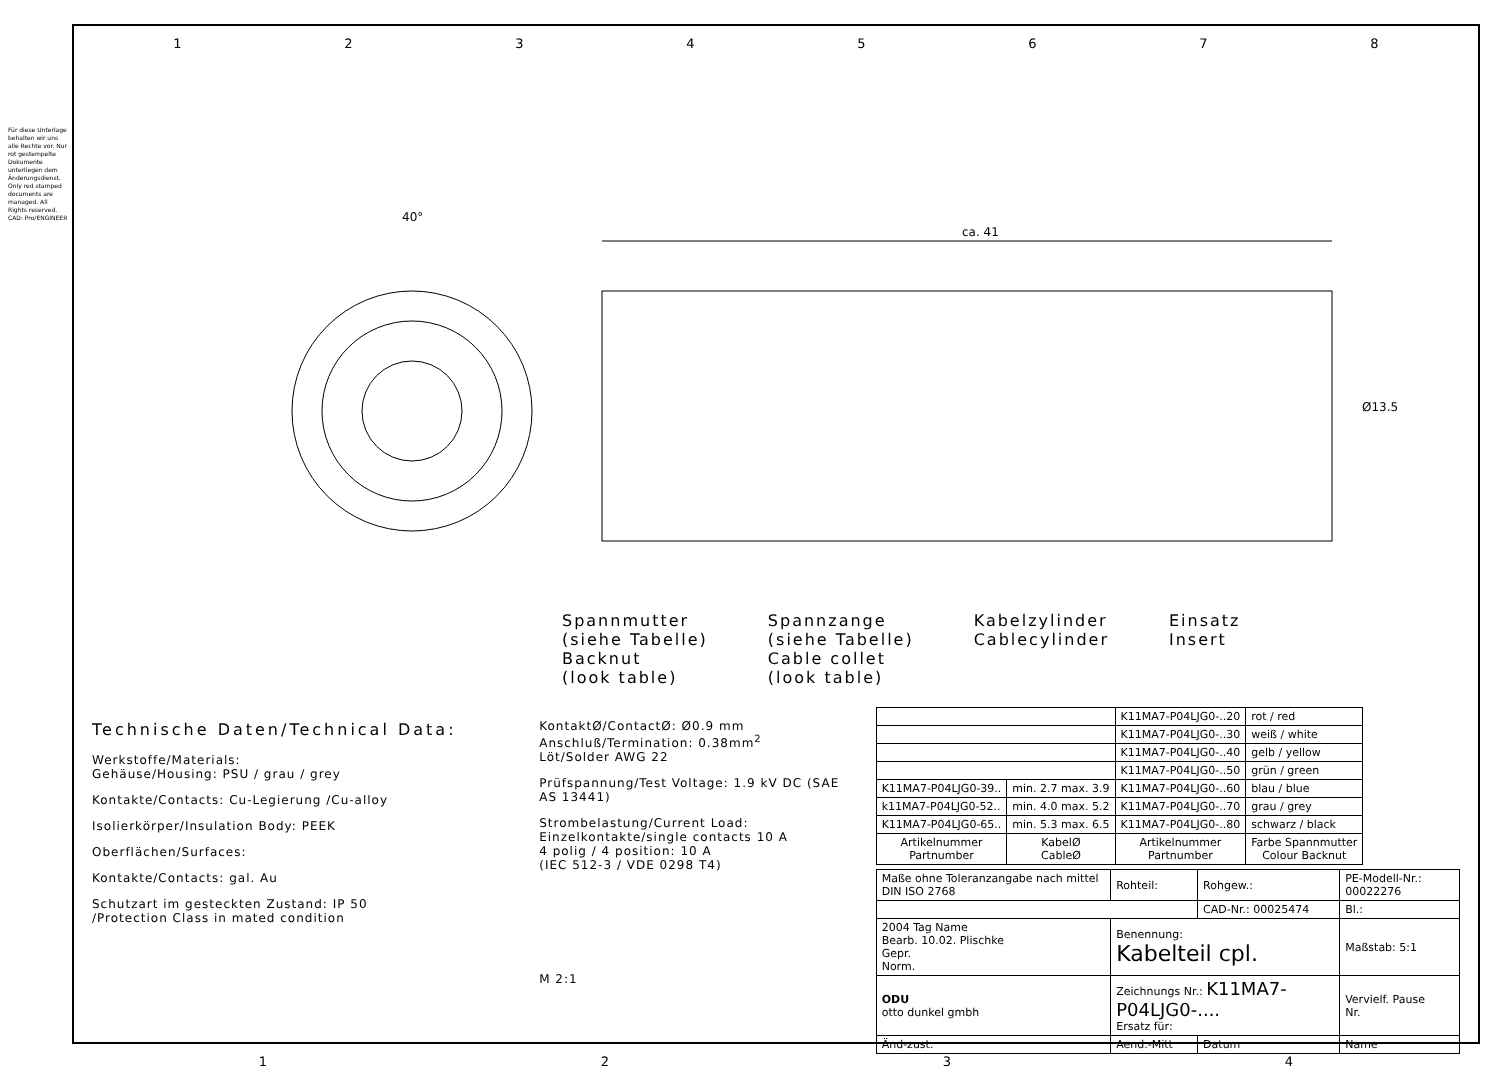Für diese Unterlage behalten wir uns alle Rechte vor. Nur rot gestempelte Dokumente unterliegen dem Änderungsdienst. Only red stamped documents are managed. All Rights reserved. CAD: Pro/ENGINEER
12345678
40°
ca. 41
Ø13.5
Spannmutter
(siehe Tabelle)
Backnut
(look table)
Spannzange
(siehe Tabelle)
Cable collet
(look table)
Kabelzylinder
Cablecylinder
Einsatz
Insert
Technische Daten/Technical Data:
Werkstoffe/Materials:
Gehäuse/Housing: PSU / grau / grey
Kontakte/Contacts: Cu-Legierung /Cu-alloy
Isolierkörper/Insulation Body: PEEK
Oberflächen/Surfaces:
Kontakte/Contacts: gal. Au
Schutzart im gesteckten Zustand: IP 50
/Protection Class in mated condition
KontaktØ/ContactØ: Ø0.9 mm
Anschluß/Termination: 0.38mm<sup>2</sup>
Löt/Solder AWG 22
Prüfspannung/Test Voltage: 1.9 kV DC (SAE AS 13441)
Strombelastung/Current Load:
Einzelkontakte/single contacts 10 A
4 polig / 4 position: 10 A
(IEC 512-3 / VDE 0298 T4)
M 2:1
| | | K11MA7-P04LJG0-..20 | rot / red |
| | | K11MA7-P04LJG0-..30 | weiß / white |
| | | K11MA7-P04LJG0-..40 | gelb / yellow |
| | | K11MA7-P04LJG0-..50 | grün / green |
| K11MA7-P04LJG0-39.. | min. 2.7 max. 3.9 | K11MA7-P04LJG0-..60 | blau / blue |
| k11MA7-P04LJG0-52.. | min. 4.0 max. 5.2 | K11MA7-P04LJG0-..70 | grau / grey |
| K11MA7-P04LJG0-65.. | min. 5.3 max. 6.5 | K11MA7-P04LJG0-..80 | schwarz / black |
| Artikelnummer Partnumber | KabelØ CableØ | Artikelnummer Partnumber | Farbe Spannmutter Colour Backnut |
| Maße ohne Toleranzangabe nach mittel DIN ISO 2768 | Rohteil: | Rohgew.: | PE-Modell-Nr.: 00022276 |
| | | CAD-Nr.: 00025474 | Bl.: |
| 2004 Tag Name Bearb. 10.02. Plischke Gepr. Norm. | Benennung: Kabelteil cpl. | | Maßstab: 5:1 |
| ODU otto dunkel gmbh | Zeichnungs Nr.: K11MA7-P04LJG0-.... Ersatz für: | | Vervielf. Pause Nr. |
| Änd-zust. | Aend.-Mitt | Datum | Name |
1234